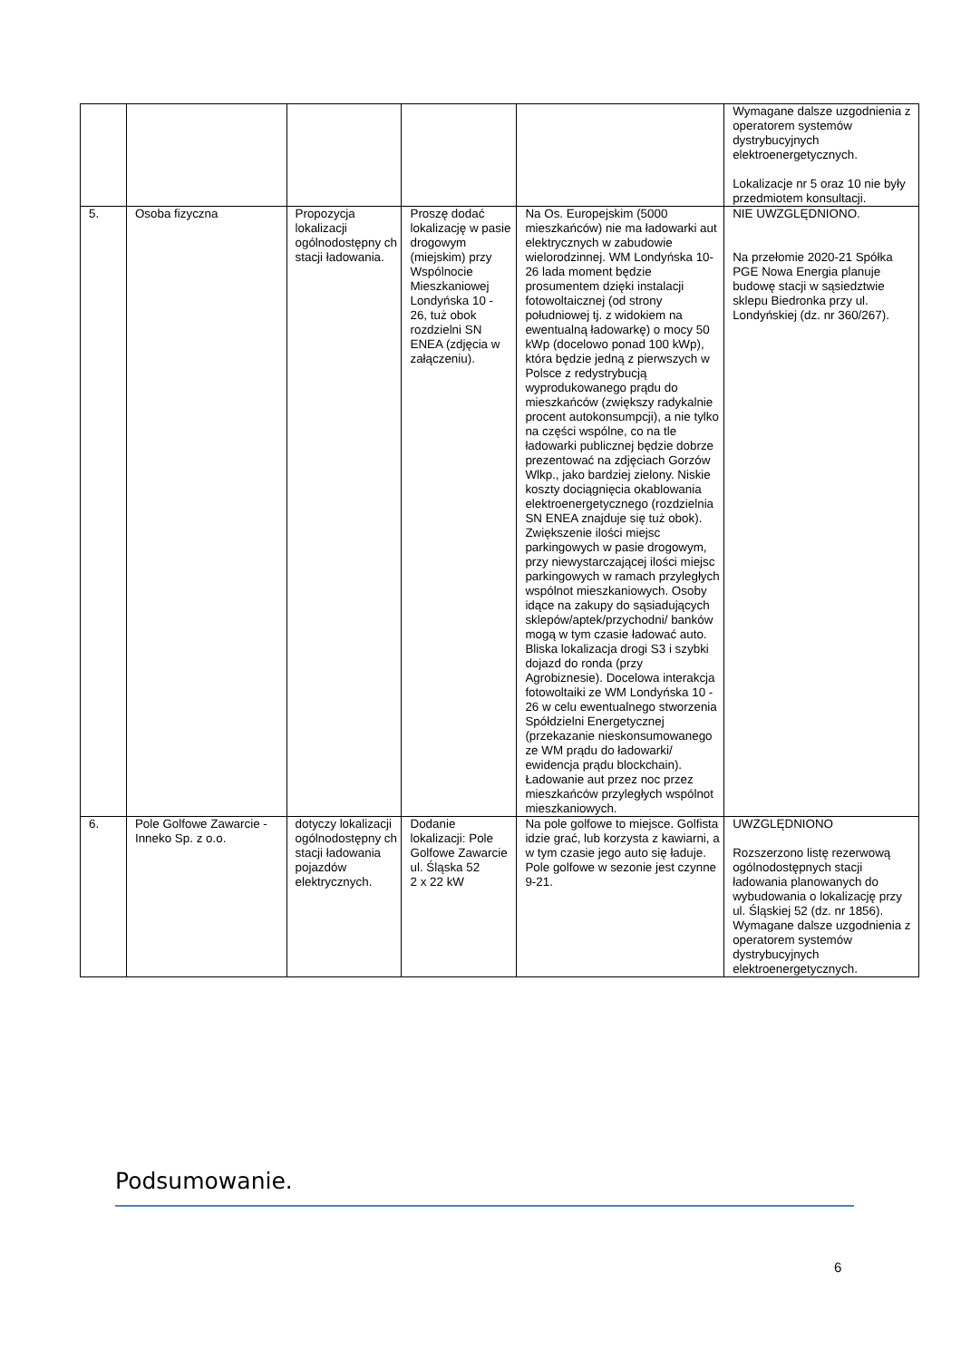| | | | | | Wymagane dalsze uzgodnienia z operatorem systemów dystrybucyjnych elektroenergetycznych. Lokalizacje nr 5 oraz 10 nie były przedmiotem konsultacji. |
| 5. | Osoba fizyczna | Propozycja lokalizacji ogólnodostępny ch stacji ładowania. | Proszę dodać lokalizację w pasie drogowym (miejskim) przy Wspólnocie Mieszkaniowej Londyńska 10 - 26, tuż obok rozdzielni SN ENEA (zdjęcia w załączeniu). | Na Os. Europejskim (5000 mieszkańców) nie ma ładowarki aut elektrycznych w zabudowie wielorodzinnej. WM Londyńska 10-26 lada moment będzie prosumentem dzięki instalacji fotowoltaicznej (od strony południowej tj. z widokiem na ewentualną ładowarkę) o mocy 50 kWp (docelowo ponad 100 kWp), która będzie jedną z pierwszych w Polsce z redystrybucją wyprodukowanego prądu do mieszkańców (zwiększy radykalnie procent autokonsumpcji), a nie tylko na części wspólne, co na tle ładowarki publicznej będzie dobrze prezentować na zdjęciach Gorzów Wlkp., jako bardziej zielony. Niskie koszty dociągnięcia okablowania elektroenergetycznego (rozdzielnia SN ENEA znajduje się tuż obok). Zwiększenie ilości miejsc parkingowych w pasie drogowym, przy niewystarczającej ilości miejsc parkingowych w ramach przyległych wspólnot mieszkaniowych. Osoby idące na zakupy do sąsiadujących sklepów/aptek/przychodni/ banków mogą w tym czasie ładować auto. Bliska lokalizacja drogi S3 i szybki dojazd do ronda (przy Agrobiznesie). Docelowa interakcja fotowoltaiki ze WM Londyńska 10 - 26 w celu ewentualnego stworzenia Spółdzielni Energetycznej (przekazanie nieskonsumowanego ze WM prądu do ładowarki/ ewidencja prądu blockchain). Ładowanie aut przez noc przez mieszkańców przyległych wspólnot mieszkaniowych. | NIE UWZGLĘDNIONO. Na przełomie 2020-21 Spółka PGE Nowa Energia planuje budowę stacji w sąsiedztwie sklepu Biedronka przy ul. Londyńskiej (dz. nr 360/267). |
| 6. | Pole Golfowe Zawarcie - Inneko Sp. z o.o. | dotyczy lokalizacji ogólnodostępny ch stacji ładowania pojazdów elektrycznych. | Dodanie lokalizacji: Pole Golfowe Zawarcie ul. Śląska 52 2 x 22 kW | Na pole golfowe to miejsce. Golfista idzie grać, lub korzysta z kawiarni, a w tym czasie jego auto się ładuje. Pole golfowe w sezonie jest czynne 9-21. | UWZGLĘDNIONO Rozszerzono listę rezerwową ogólnodostępnych stacji ładowania planowanych do wybudowania o lokalizację przy ul. Śląskiej 52 (dz. nr 1856). Wymagane dalsze uzgodnienia z operatorem systemów dystrybucyjnych elektroenergetycznych. |
Podsumowanie.
6